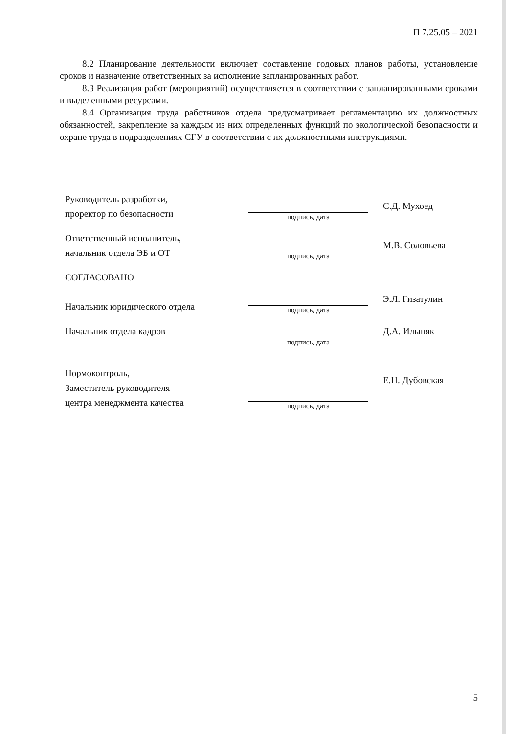П 7.25.05 – 2021
8.2 Планирование деятельности включает составление годовых планов работы, установление сроков и назначение ответственных за исполнение запланированных работ.
8.3 Реализация работ (мероприятий) осуществляется в соответствии с запланированными сроками и выделенными ресурсами.
8.4 Организация труда работников отдела предусматривает регламентацию их должностных обязанностей, закрепление за каждым из них определенных функций по экологической безопасности и охране труда в подразделениях СГУ в соответствии с их должностными инструкциями.
Руководитель разработки,
проректор по безопасности
подпись, дата
С.Д. Мухоед
Ответственный исполнитель,
начальник отдела ЭБ и ОТ
подпись, дата
М.В. Соловьева
СОГЛАСОВАНО
Начальник юридического отдела
подпись, дата
Э.Л. Гизатулин
Начальник отдела кадров
подпись, дата
Д.А. Илыняк
Нормоконтроль,
Заместитель руководителя
центра менеджмента качества
подпись, дата
Е.Н. Дубовская
5